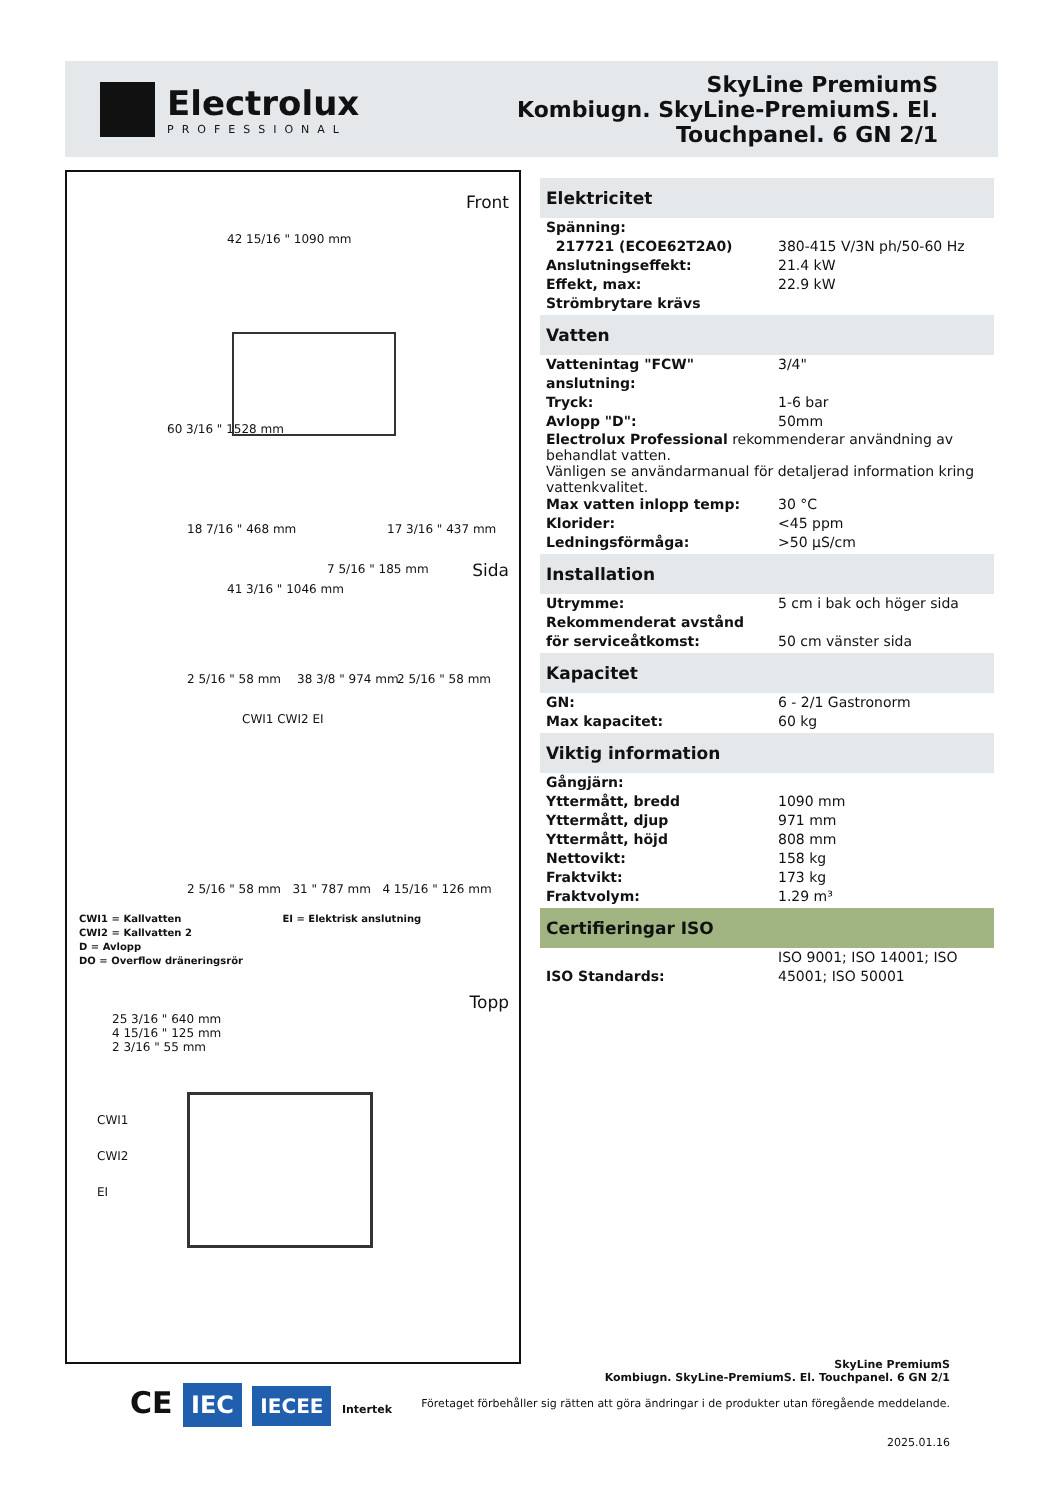Electrolux
PROFESSIONAL
SkyLine PremiumS
Kombiugn. SkyLine-PremiumS. El.
Touchpanel. 6 GN 2/1
Front
42 15/16 " 1090 mm
60 3/16 " 1528 mm
18 7/16 " 468 mm 17 3/16 " 437 mm
7 5/16 " 185 mm
2 5/16 " 58 mm 38 3/8 " 974 mm 2 5/16 " 58 mm
Sida
41 3/16 " 1046 mm
CWI1 CWI2 EI
2 5/16 " 58 mm 31 " 787 mm 4 15/16 " 126 mm
CWI1 = Kallvatten EI = Elektrisk anslutning
CWI2 = Kallvatten 2
D = Avlopp
DO = Overflow dräneringsrör
Topp
25 3/16 " 640 mm
4 15/16 " 125 mm
2 3/16 " 55 mm
CWI1
CWI2
EI
Elektricitet
| Spänning: | |
| 217721 (ECOE62T2A0) | 380-415 V/3N ph/50-60 Hz |
| Anslutningseffekt: | 21.4 kW |
| Effekt, max: | 22.9 kW |
| Strömbrytare krävs | |
Vatten
| Vattenintag "FCW" anslutning: | 3/4" |
| Tryck: | 1-6 bar |
| Avlopp "D": | 50mm |
Electrolux Professional rekommenderar användning av behandlat vatten.
Vänligen se användarmanual för detaljerad information kring vattenkvalitet.
| Max vatten inlopp temp: | 30 °C |
| Klorider: | <45 ppm |
| Ledningsförmåga: | >50 µS/cm |
Installation
| Utrymme: | 5 cm i bak och höger sida |
| Rekommenderat avstånd för serviceåtkomst: | 50 cm vänster sida |
Kapacitet
| GN: | 6 - 2/1 Gastronorm |
| Max kapacitet: | 60 kg |
Viktig information
| Gångjärn: | |
| Yttermått, bredd | 1090 mm |
| Yttermått, djup | 971 mm |
| Yttermått, höjd | 808 mm |
| Nettovikt: | 158 kg |
| Fraktvikt: | 173 kg |
| Fraktvolym: | 1.29 m³ |
Certifieringar ISO
| ISO Standards: | ISO 9001; ISO 14001; ISO 45001; ISO 50001 |
CE IEC IECEE Intertek
SkyLine PremiumS
Kombiugn. SkyLine-PremiumS. El. Touchpanel. 6 GN 2/1
Företaget förbehåller sig rätten att göra ändringar i de produkter utan föregående meddelande.
2025.01.16